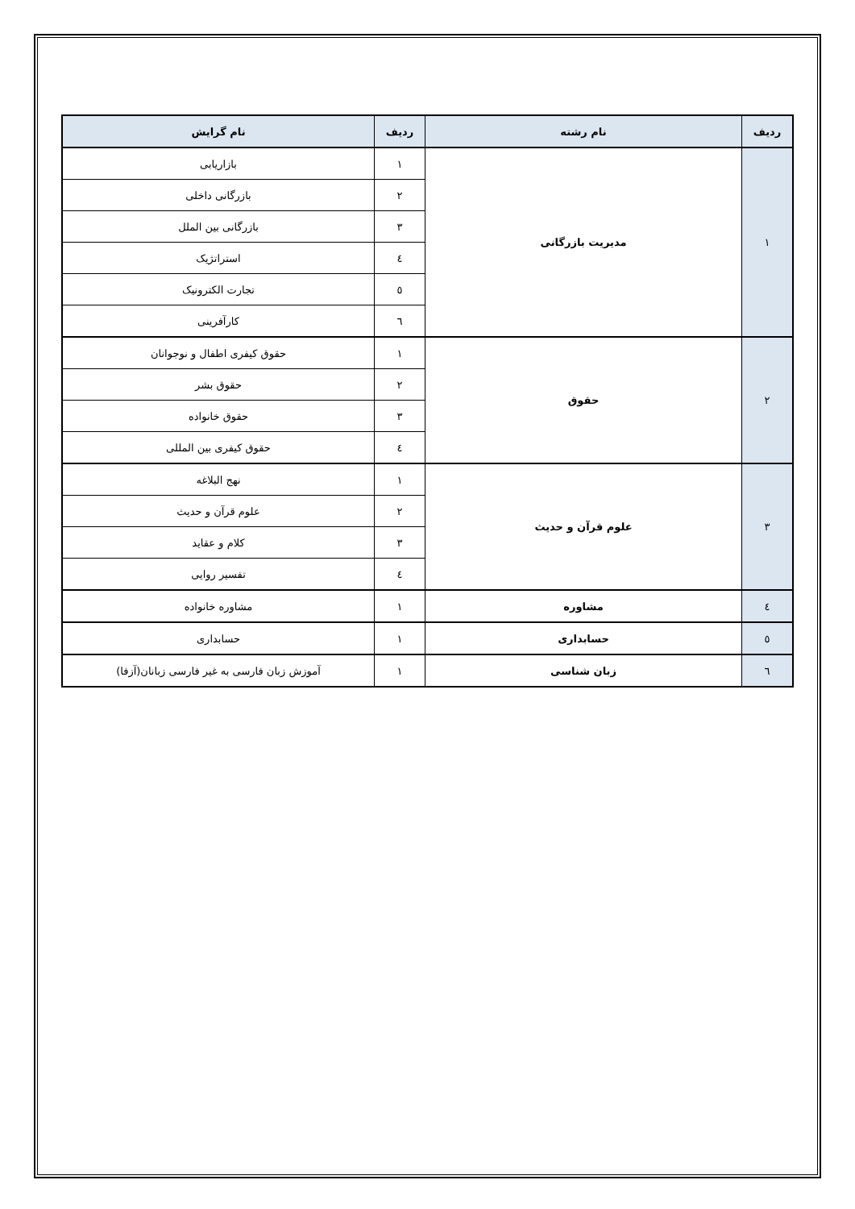| ردیف | نام رشته | ردیف | نام گرایش |
| --- | --- | --- | --- |
| ۱ | مدیریت بازرگانی | ۱ | بازاریابی |
| | | ۲ | بازرگانی داخلی |
| | | ۳ | بازرگانی بین الملل |
| | | ٤ | استراتژیک |
| | | ٥ | تجارت الکترونیک |
| | | ٦ | کارآفرینی |
| ۲ | حقوق | ۱ | حقوق کیفری اطفال و نوجوانان |
| | | ۲ | حقوق بشر |
| | | ۳ | حقوق خانواده |
| | | ٤ | حقوق کیفری بین المللی |
| ۳ | علوم قرآن و حدیث | ۱ | نهج البلاغه |
| | | ۲ | علوم قرآن و حدیث |
| | | ۳ | کلام و عقاید |
| | | ٤ | تفسیر روایی |
| ٤ | مشاوره | ۱ | مشاوره خانواده |
| ٥ | حسابداری | ۱ | حسابداری |
| ٦ | زبان شناسی | ۱ | آموزش زبان فارسی به غیر فارسی زبانان(آزفا) |